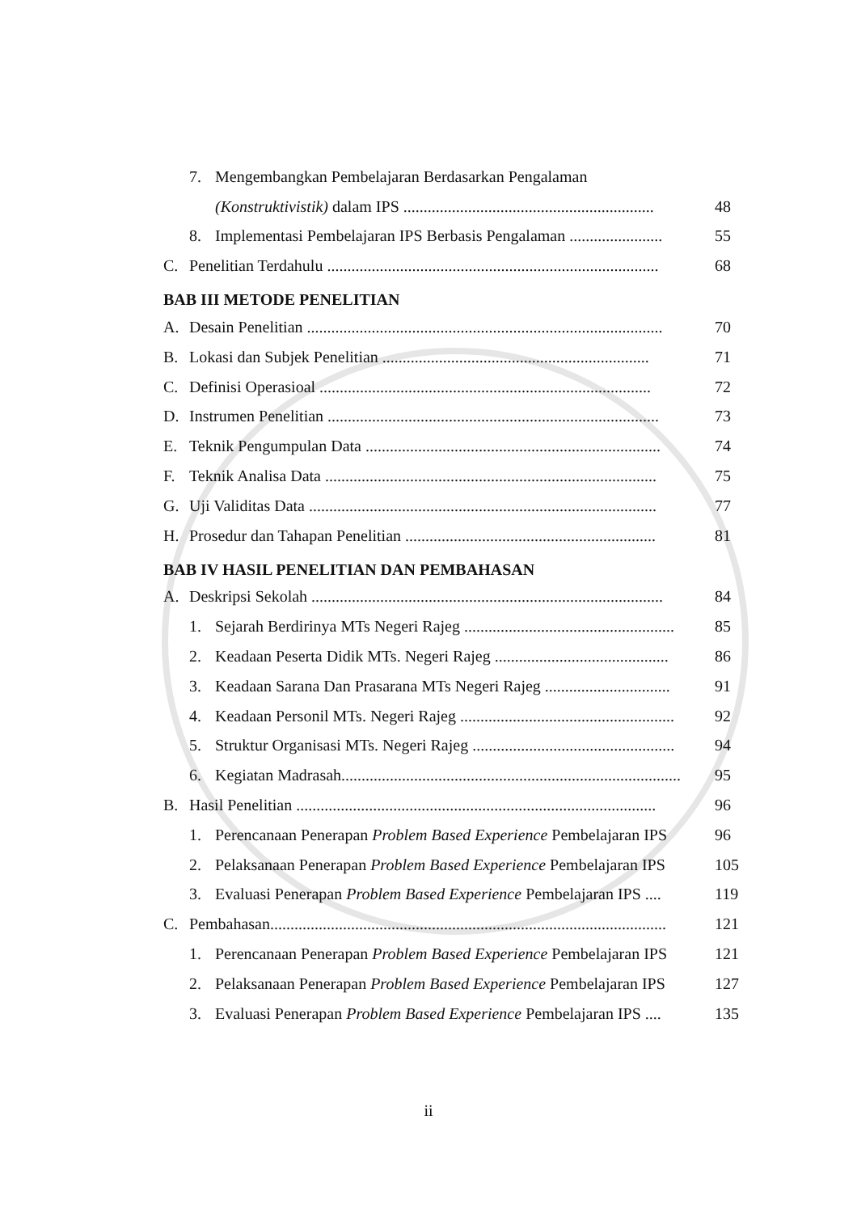7. Mengembangkan Pembelajaran Berdasarkan Pengalaman
(Konstruktivistik) dalam IPS .............................................................. 48
8. Implementasi Pembelajaran IPS Berbasis Pengalaman ....................... 55
C. Penelitian Terdahulu .................................................................................. 68
BAB III METODE PENELITIAN
A. Desain Penelitian ........................................................................................ 70
B. Lokasi dan Subjek Penelitian .................................................................. 71
C. Definisi Operasioal .................................................................................. 72
D. Instrumen Penelitian .................................................................................. 73
E. Teknik Pengumpulan Data ......................................................................... 74
F. Teknik Analisa Data .................................................................................. 75
G. Uji Validitas Data ...................................................................................... 77
H. Prosedur dan Tahapan Penelitian .............................................................. 81
BAB IV HASIL PENELITIAN DAN PEMBAHASAN
A. Deskripsi Sekolah ....................................................................................... 84
1. Sejarah Berdirinya MTs Negeri Rajeg .................................................... 85
2. Keadaan Peserta Didik MTs. Negeri Rajeg ........................................... 86
3. Keadaan Sarana Dan Prasarana MTs Negeri Rajeg ............................... 91
4. Keadaan Personil MTs. Negeri Rajeg ..................................................... 92
5. Struktur Organisasi MTs. Negeri Rajeg .................................................. 94
6. Kegiatan Madrasah..................................................................................... 95
B. Hasil Penelitian ......................................................................................... 96
1. Perencanaan Penerapan Problem Based Experience Pembelajaran IPS 96
2. Pelaksanaan Penerapan Problem Based Experience Pembelajaran IPS 105
3. Evaluasi Penerapan Problem Based Experience Pembelajaran IPS .... 119
C. Pembahasan.................................................................................................. 121
1. Perencanaan Penerapan Problem Based Experience Pembelajaran IPS 121
2. Pelaksanaan Penerapan Problem Based Experience Pembelajaran IPS 127
3. Evaluasi Penerapan Problem Based Experience Pembelajaran IPS .... 135
ii